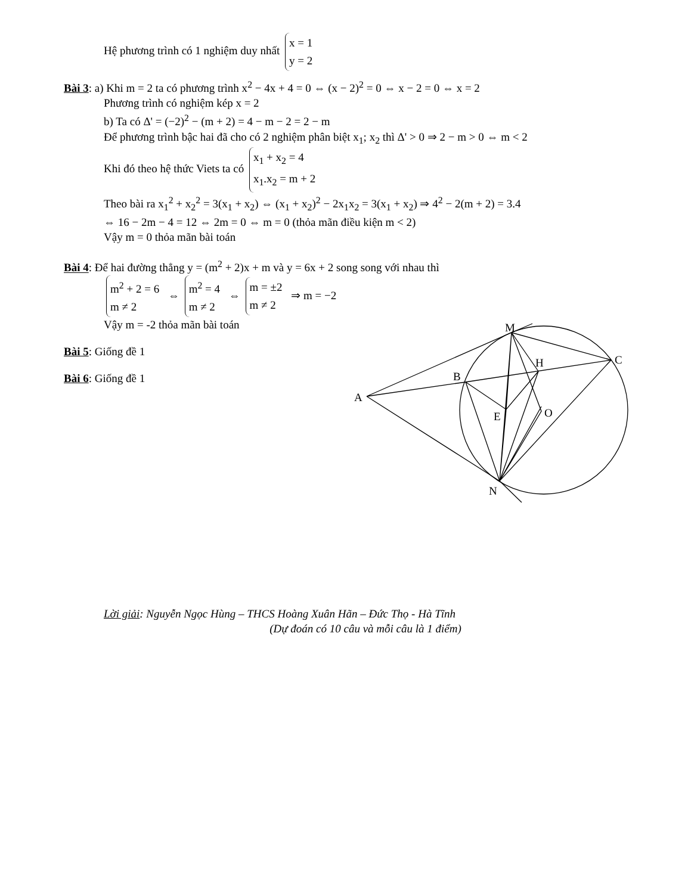Hệ phương trình có 1 nghiệm duy nhất x = 1
y = 2
Bài 3: a) Khi m = 2 ta có phương trình x<sup>2</sup> − 4x + 4 = 0 ⇔ (x − 2)<sup>2</sup> = 0 ⇔ x − 2 = 0 ⇔ x = 2
Phương trình có nghiệm kép x = 2
b) Ta có Δ' = (−2)<sup>2</sup> − (m + 2) = 4 − m − 2 = 2 − m
Để phương trình bậc hai đã cho có 2 nghiệm phân biệt x<sub>1</sub>; x<sub>2</sub> thì Δ' > 0 ⇒ 2 − m > 0 ⇔ m < 2
Khi đó theo hệ thức Viets ta có x<sub>1</sub> + x<sub>2</sub> = 4
x<sub>1</sub>.x<sub>2</sub> = m + 2
Theo bài ra x<sub>1</sub><sup>2</sup> + x<sub>2</sub><sup>2</sup> = 3(x<sub>1</sub> + x<sub>2</sub>) ⇔ (x<sub>1</sub> + x<sub>2</sub>)<sup>2</sup> − 2x<sub>1</sub>x<sub>2</sub> = 3(x<sub>1</sub> + x<sub>2</sub>) ⇒ 4<sup>2</sup> − 2(m + 2) = 3.4
⇔ 16 − 2m − 4 = 12 ⇔ 2m = 0 ⇔ m = 0 (thỏa mãn điều kiện m < 2)
Vậy m = 0 thỏa mãn bài toán
Bài 4: Để hai đường thẳng y = (m<sup>2</sup> + 2)x + m và y = 6x + 2 song song với nhau thì
m<sup>2</sup> + 2 = 6
m ≠ 2 ⇔ m<sup>2</sup> = 4
m ≠ 2 ⇔ m = ±2
m ≠ 2 ⇒ m = −2
Vậy m = -2 thỏa mãn bài toán
Bài 5: Giống đề 1
Bài 6: Giống đề 1
A
B
C
M
H
E
O
N
Lời giải: Nguyễn Ngọc Hùng – THCS Hoàng Xuân Hãn – Đức Thọ - Hà Tĩnh
(Dự đoán có 10 câu và mỗi câu là 1 điểm)